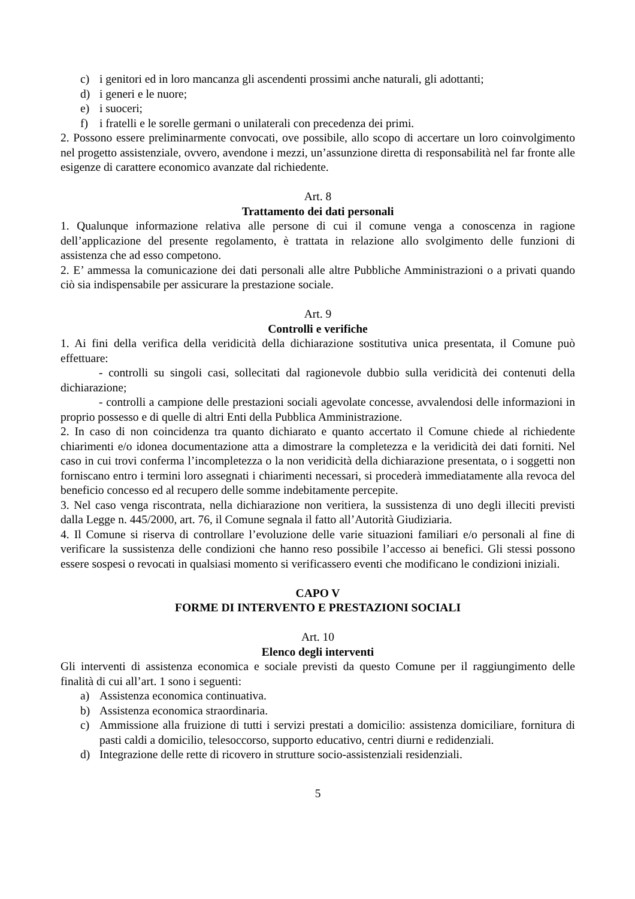c) i genitori ed in loro mancanza gli ascendenti prossimi anche naturali, gli adottanti;
d) i generi e le nuore;
e) i suoceri;
f) i fratelli e le sorelle germani o unilaterali con precedenza dei primi.
2. Possono essere preliminarmente convocati, ove possibile, allo scopo di accertare un loro coinvolgimento nel progetto assistenziale, ovvero, avendone i mezzi, un’assunzione diretta di responsabilità nel far fronte alle esigenze di carattere economico avanzate dal richiedente.
Art. 8
Trattamento dei dati personali
1. Qualunque informazione relativa alle persone di cui il comune venga a conoscenza in ragione dell’applicazione del presente regolamento, è trattata in relazione allo svolgimento delle funzioni di assistenza che ad esso competono.
2. E’ ammessa la comunicazione dei dati personali alle altre Pubbliche Amministrazioni o a privati quando ciò sia indispensabile per assicurare la prestazione sociale.
Art. 9
Controlli e verifiche
1. Ai fini della verifica della veridicità della dichiarazione sostitutiva unica presentata, il Comune può effettuare:
- controlli su singoli casi, sollecitati dal ragionevole dubbio sulla veridicità dei contenuti della dichiarazione;
- controlli a campione delle prestazioni sociali agevolate concesse, avvalendosi delle informazioni in proprio possesso e di quelle di altri Enti della Pubblica Amministrazione.
2. In caso di non coincidenza tra quanto dichiarato e quanto accertato il Comune chiede al richiedente chiarimenti e/o idonea documentazione atta a dimostrare la completezza e la veridicità dei dati forniti. Nel caso in cui trovi conferma l’incompletezza o la non veridicità della dichiarazione presentata, o i soggetti non forniscano entro i termini loro assegnati i chiarimenti necessari, si procederà immediatamente alla revoca del beneficio concesso ed al recupero delle somme indebitamente percepite.
3. Nel caso venga riscontrata, nella dichiarazione non veritiera, la sussistenza di uno degli illeciti previsti dalla Legge n. 445/2000, art. 76, il Comune segnala il fatto all’Autorità Giudiziaria.
4. Il Comune si riserva di controllare l’evoluzione delle varie situazioni familiari e/o personali al fine di verificare la sussistenza delle condizioni che hanno reso possibile l’accesso ai benefici. Gli stessi possono essere sospesi o revocati in qualsiasi momento si verificassero eventi che modificano le condizioni iniziali.
CAPO V
FORME DI INTERVENTO E PRESTAZIONI SOCIALI
Art. 10
Elenco degli interventi
Gli interventi di assistenza economica e sociale previsti da questo Comune per il raggiungimento delle finalità di cui all’art. 1 sono i seguenti:
a) Assistenza economica continuativa.
b) Assistenza economica straordinaria.
c) Ammissione alla fruizione di tutti i servizi prestati a domicilio: assistenza domiciliare, fornitura di pasti caldi a domicilio, telesoccorso, supporto educativo, centri diurni e redidenziali.
d) Integrazione delle rette di ricovero in strutture socio-assistenziali residenziali.
5